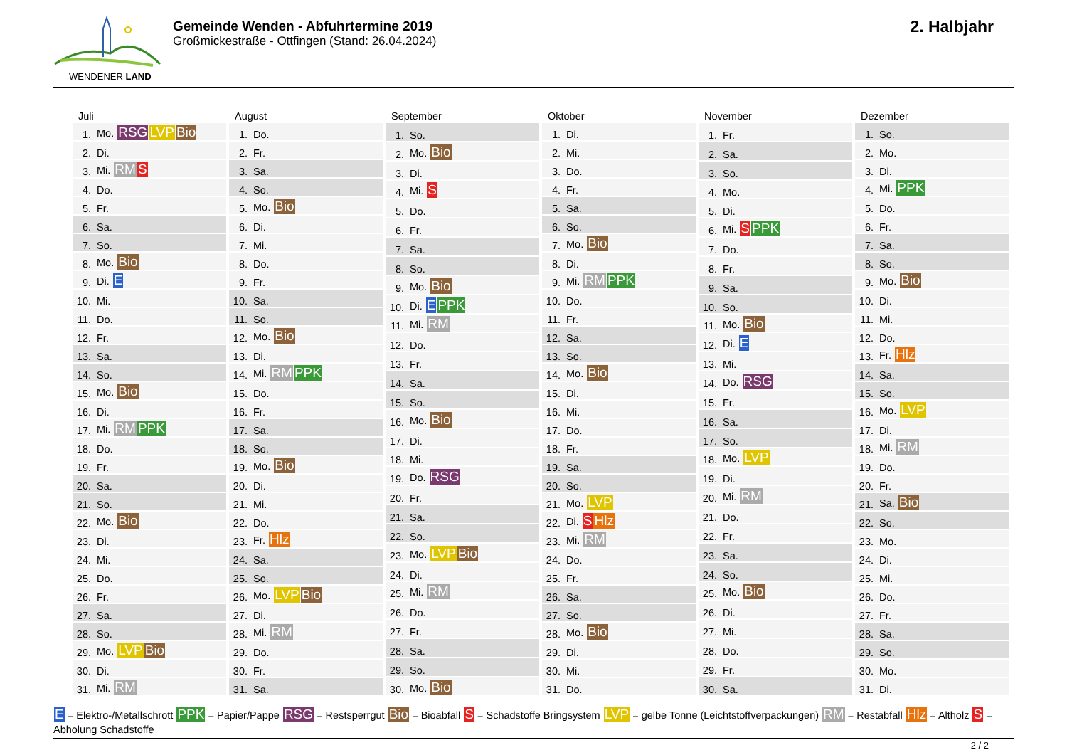WENDENER LAND
Gemeinde Wenden - Abfuhrtermine 2019
Großmickestraße - Ottfingen (Stand: 26.04.2024)
2. Halbjahr
Juli
| 1. | Mo. RSG LVP Bio |
| 2. | Di. |
| 3. | Mi. RM S |
| 4. | Do. |
| 5. | Fr. |
| 6. | Sa. |
| 7. | So. |
| 8. | Mo. Bio |
| 9. | Di. E |
| 10. | Mi. |
| 11. | Do. |
| 12. | Fr. |
| 13. | Sa. |
| 14. | So. |
| 15. | Mo. Bio |
| 16. | Di. |
| 17. | Mi. RM PPK |
| 18. | Do. |
| 19. | Fr. |
| 20. | Sa. |
| 21. | So. |
| 22. | Mo. Bio |
| 23. | Di. |
| 24. | Mi. |
| 25. | Do. |
| 26. | Fr. |
| 27. | Sa. |
| 28. | So. |
| 29. | Mo. LVP Bio |
| 30. | Di. |
| 31. | Mi. RM |
August
| 1. | Do. |
| 2. | Fr. |
| 3. | Sa. |
| 4. | So. |
| 5. | Mo. Bio |
| 6. | Di. |
| 7. | Mi. |
| 8. | Do. |
| 9. | Fr. |
| 10. | Sa. |
| 11. | So. |
| 12. | Mo. Bio |
| 13. | Di. |
| 14. | Mi. RM PPK |
| 15. | Do. |
| 16. | Fr. |
| 17. | Sa. |
| 18. | So. |
| 19. | Mo. Bio |
| 20. | Di. |
| 21. | Mi. |
| 22. | Do. |
| 23. | Fr. Hlz |
| 24. | Sa. |
| 25. | So. |
| 26. | Mo. LVP Bio |
| 27. | Di. |
| 28. | Mi. RM |
| 29. | Do. |
| 30. | Fr. |
| 31. | Sa. |
September
| 1. | So. |
| 2. | Mo. Bio |
| 3. | Di. |
| 4. | Mi. S |
| 5. | Do. |
| 6. | Fr. |
| 7. | Sa. |
| 8. | So. |
| 9. | Mo. Bio |
| 10. | Di. E PPK |
| 11. | Mi. RM |
| 12. | Do. |
| 13. | Fr. |
| 14. | Sa. |
| 15. | So. |
| 16. | Mo. Bio |
| 17. | Di. |
| 18. | Mi. |
| 19. | Do. RSG |
| 20. | Fr. |
| 21. | Sa. |
| 22. | So. |
| 23. | Mo. LVP Bio |
| 24. | Di. |
| 25. | Mi. RM |
| 26. | Do. |
| 27. | Fr. |
| 28. | Sa. |
| 29. | So. |
| 30. | Mo. Bio |
Oktober
| 1. | Di. |
| 2. | Mi. |
| 3. | Do. |
| 4. | Fr. |
| 5. | Sa. |
| 6. | So. |
| 7. | Mo. Bio |
| 8. | Di. |
| 9. | Mi. RM PPK |
| 10. | Do. |
| 11. | Fr. |
| 12. | Sa. |
| 13. | So. |
| 14. | Mo. Bio |
| 15. | Di. |
| 16. | Mi. |
| 17. | Do. |
| 18. | Fr. |
| 19. | Sa. |
| 20. | So. |
| 21. | Mo. LVP |
| 22. | Di. S Hlz |
| 23. | Mi. RM |
| 24. | Do. |
| 25. | Fr. |
| 26. | Sa. |
| 27. | So. |
| 28. | Mo. Bio |
| 29. | Di. |
| 30. | Mi. |
| 31. | Do. |
November
| 1. | Fr. |
| 2. | Sa. |
| 3. | So. |
| 4. | Mo. |
| 5. | Di. |
| 6. | Mi. S PPK |
| 7. | Do. |
| 8. | Fr. |
| 9. | Sa. |
| 10. | So. |
| 11. | Mo. Bio |
| 12. | Di. E |
| 13. | Mi. |
| 14. | Do. RSG |
| 15. | Fr. |
| 16. | Sa. |
| 17. | So. |
| 18. | Mo. LVP |
| 19. | Di. |
| 20. | Mi. RM |
| 21. | Do. |
| 22. | Fr. |
| 23. | Sa. |
| 24. | So. |
| 25. | Mo. Bio |
| 26. | Di. |
| 27. | Mi. |
| 28. | Do. |
| 29. | Fr. |
| 30. | Sa. |
Dezember
| 1. | So. |
| 2. | Mo. |
| 3. | Di. |
| 4. | Mi. PPK |
| 5. | Do. |
| 6. | Fr. |
| 7. | Sa. |
| 8. | So. |
| 9. | Mo. Bio |
| 10. | Di. |
| 11. | Mi. |
| 12. | Do. |
| 13. | Fr. Hlz |
| 14. | Sa. |
| 15. | So. |
| 16. | Mo. LVP |
| 17. | Di. |
| 18. | Mi. RM |
| 19. | Do. |
| 20. | Fr. |
| 21. | Sa. Bio |
| 22. | So. |
| 23. | Mo. |
| 24. | Di. |
| 25. | Mi. |
| 26. | Do. |
| 27. | Fr. |
| 28. | Sa. |
| 29. | So. |
| 30. | Mo. |
| 31. | Di. |
E = Elektro-/Metallschrott PPK = Papier/Pappe RSG = Restsperrgut Bio = Bioabfall S = Schadstoffe Bringsystem LVP = gelbe Tonne (Leichtstoffverpackungen) RM = Restabfall Hlz = Altholz S = Abholung Schadstoffe
2 / 2